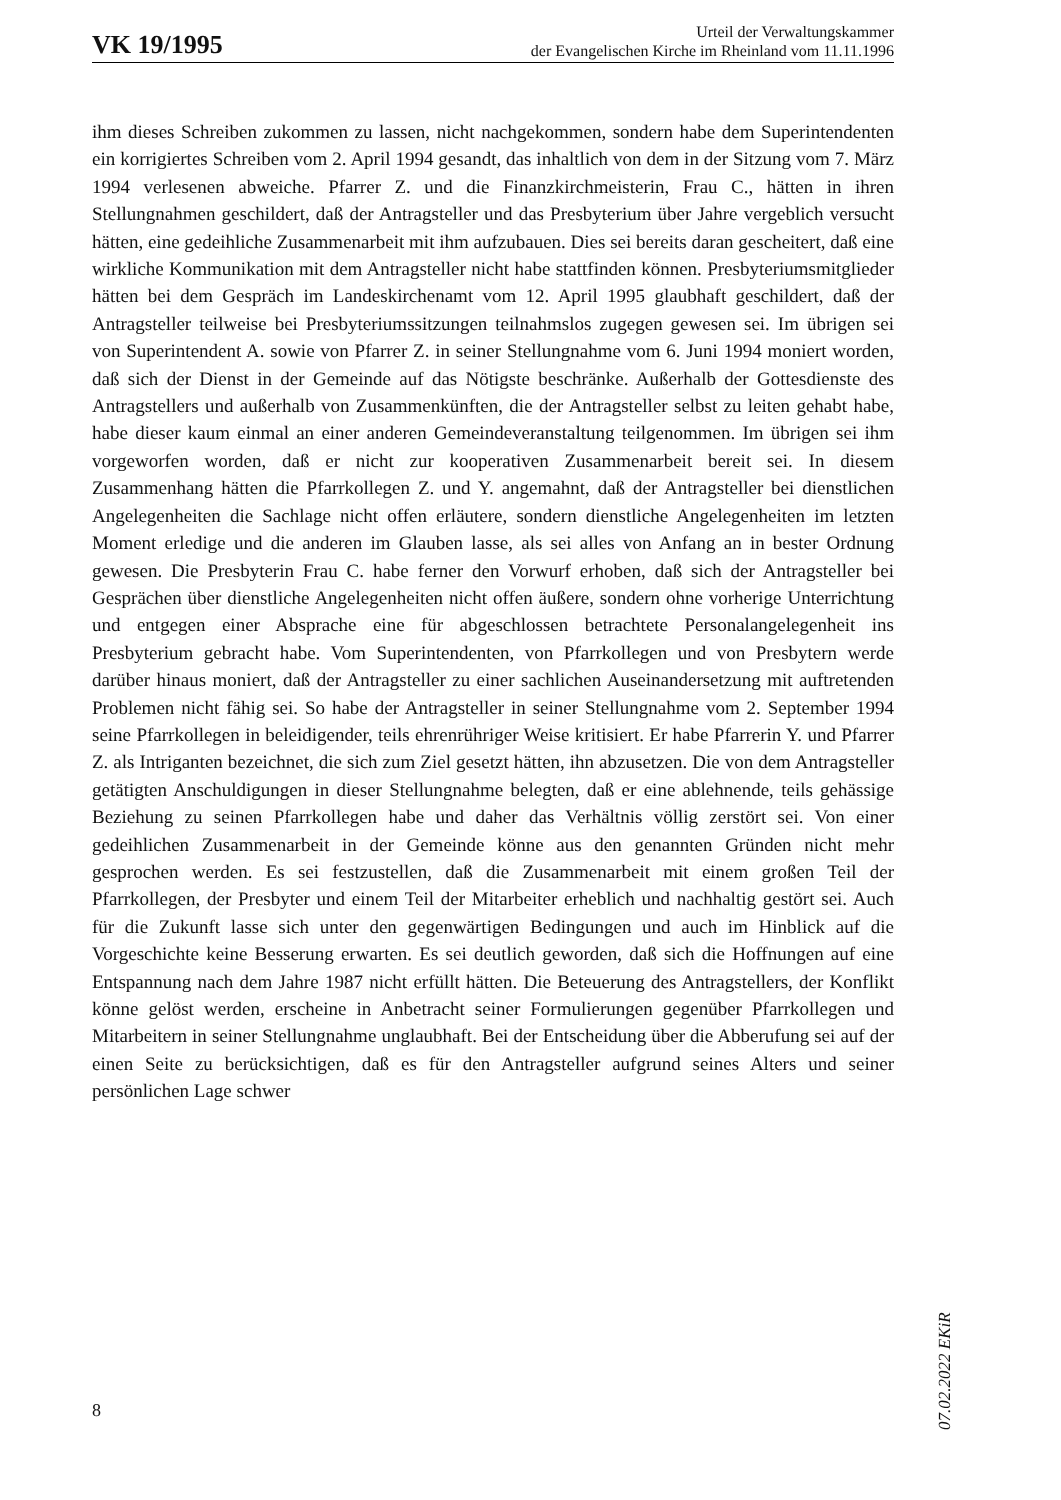VK 19/1995
Urteil der Verwaltungskammer
der Evangelischen Kirche im Rheinland vom 11.11.1996
ihm dieses Schreiben zukommen zu lassen, nicht nachgekommen, sondern habe dem Superintendenten ein korrigiertes Schreiben vom 2. April 1994 gesandt, das inhaltlich von dem in der Sitzung vom 7. März 1994 verlesenen abweiche. Pfarrer Z. und die Finanzkirchmeisterin, Frau C., hätten in ihren Stellungnahmen geschildert, daß der Antragsteller und das Presbyterium über Jahre vergeblich versucht hätten, eine gedeihliche Zusammenarbeit mit ihm aufzubauen. Dies sei bereits daran gescheitert, daß eine wirkliche Kommunikation mit dem Antragsteller nicht habe stattfinden können. Presbyteriumsmitglieder hätten bei dem Gespräch im Landeskirchenamt vom 12. April 1995 glaubhaft geschildert, daß der Antragsteller teilweise bei Presbyteriumssitzungen teilnahmslos zugegen gewesen sei. Im übrigen sei von Superintendent A. sowie von Pfarrer Z. in seiner Stellungnahme vom 6. Juni 1994 moniert worden, daß sich der Dienst in der Gemeinde auf das Nötigste beschränke. Außerhalb der Gottesdienste des Antragstellers und außerhalb von Zusammenkünften, die der Antragsteller selbst zu leiten gehabt habe, habe dieser kaum einmal an einer anderen Gemeindeveranstaltung teilgenommen. Im übrigen sei ihm vorgeworfen worden, daß er nicht zur kooperativen Zusammenarbeit bereit sei. In diesem Zusammenhang hätten die Pfarrkollegen Z. und Y. angemahnt, daß der Antragsteller bei dienstlichen Angelegenheiten die Sachlage nicht offen erläutere, sondern dienstliche Angelegenheiten im letzten Moment erledige und die anderen im Glauben lasse, als sei alles von Anfang an in bester Ordnung gewesen. Die Presbyterin Frau C. habe ferner den Vorwurf erhoben, daß sich der Antragsteller bei Gesprächen über dienstliche Angelegenheiten nicht offen äußere, sondern ohne vorherige Unterrichtung und entgegen einer Absprache eine für abgeschlossen betrachtete Personalangelegenheit ins Presbyterium gebracht habe. Vom Superintendenten, von Pfarrkollegen und von Presbytern werde darüber hinaus moniert, daß der Antragsteller zu einer sachlichen Auseinandersetzung mit auftretenden Problemen nicht fähig sei. So habe der Antragsteller in seiner Stellungnahme vom 2. September 1994 seine Pfarrkollegen in beleidigender, teils ehrenrühriger Weise kritisiert. Er habe Pfarrerin Y. und Pfarrer Z. als Intriganten bezeichnet, die sich zum Ziel gesetzt hätten, ihn abzusetzen. Die von dem Antragsteller getätigten Anschuldigungen in dieser Stellungnahme belegten, daß er eine ablehnende, teils gehässige Beziehung zu seinen Pfarrkollegen habe und daher das Verhältnis völlig zerstört sei. Von einer gedeihlichen Zusammenarbeit in der Gemeinde könne aus den genannten Gründen nicht mehr gesprochen werden. Es sei festzustellen, daß die Zusammenarbeit mit einem großen Teil der Pfarrkollegen, der Presbyter und einem Teil der Mitarbeiter erheblich und nachhaltig gestört sei. Auch für die Zukunft lasse sich unter den gegenwärtigen Bedingungen und auch im Hinblick auf die Vorgeschichte keine Besserung erwarten. Es sei deutlich geworden, daß sich die Hoffnungen auf eine Entspannung nach dem Jahre 1987 nicht erfüllt hätten. Die Beteuerung des Antragstellers, der Konflikt könne gelöst werden, erscheine in Anbetracht seiner Formulierungen gegenüber Pfarrkollegen und Mitarbeitern in seiner Stellungnahme unglaubhaft. Bei der Entscheidung über die Abberufung sei auf der einen Seite zu berücksichtigen, daß es für den Antragsteller aufgrund seines Alters und seiner persönlichen Lage schwer
07.02.2022 EKiR
8